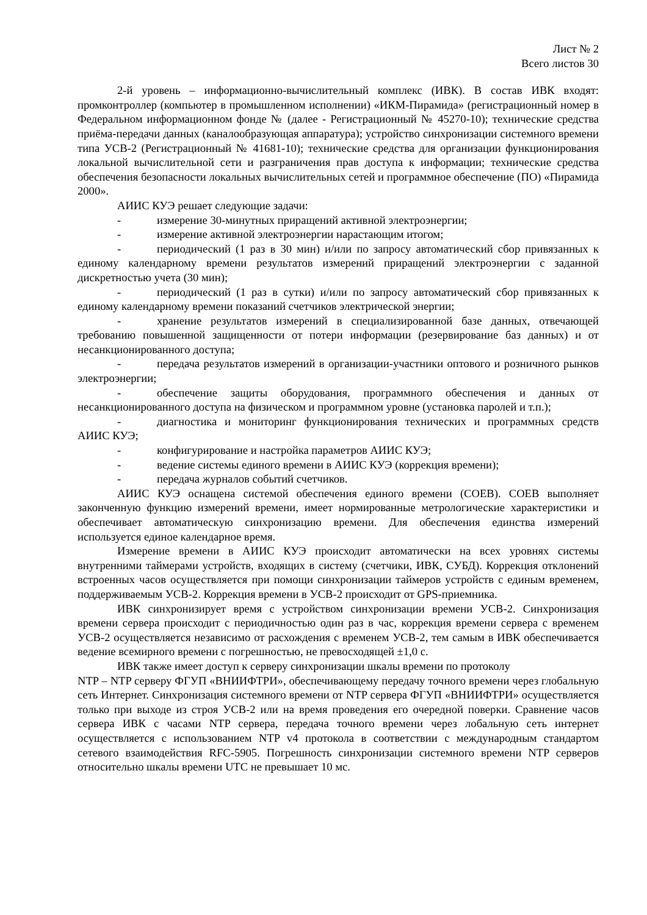Лист № 2
Всего листов 30
2-й уровень – информационно-вычислительный комплекс (ИВК). В состав ИВК входят: промконтроллер (компьютер в промышленном исполнении) «ИКМ-Пирамида» (регистрационный номер в Федеральном информационном фонде № (далее - Регистрационный № 45270-10); технические средства приёма-передачи данных (каналообразующая аппаратура); устройство синхронизации системного времени типа УСВ-2 (Регистрационный № 41681-10); технические средства для организации функционирования локальной вычислительной сети и разграничения прав доступа к информации; технические средства обеспечения безопасности локальных вычислительных сетей и программное обеспечение (ПО) «Пирамида 2000».
АИИС КУЭ решает следующие задачи:
- измерение 30-минутных приращений активной электроэнергии;
- измерение активной электроэнергии нарастающим итогом;
- периодический (1 раз в 30 мин) и/или по запросу автоматический сбор привязанных к единому календарному времени результатов измерений приращений электроэнергии с заданной дискретностью учета (30 мин);
- периодический (1 раз в сутки) и/или по запросу автоматический сбор привязанных к единому календарному времени показаний счетчиков электрической энергии;
- хранение результатов измерений в специализированной базе данных, отвечающей требованию повышенной защищенности от потери информации (резервирование баз данных) и от несанкционированного доступа;
- передача результатов измерений в организации-участники оптового и розничного рынков электроэнергии;
- обеспечение защиты оборудования, программного обеспечения и данных от несанкционированного доступа на физическом и программном уровне (установка паролей и т.п.);
- диагностика и мониторинг функционирования технических и программных средств АИИС КУЭ;
- конфигурирование и настройка параметров АИИС КУЭ;
- ведение системы единого времени в АИИС КУЭ (коррекция времени);
- передача журналов событий счетчиков.
АИИС КУЭ оснащена системой обеспечения единого времени (СОЕВ). СОЕВ выполняет законченную функцию измерений времени, имеет нормированные метрологические характеристики и обеспечивает автоматическую синхронизацию времени. Для обеспечения единства измерений используется единое календарное время.
Измерение времени в АИИС КУЭ происходит автоматически на всех уровнях системы внутренними таймерами устройств, входящих в систему (счетчики, ИВК, СУБД). Коррекция отклонений встроенных часов осуществляется при помощи синхронизации таймеров устройств с единым временем, поддерживаемым УСВ-2. Коррекция времени в УСВ-2 происходит от GPS-приемника.
ИВК синхронизирует время с устройством синхронизации времени УСВ-2. Синхронизация времени сервера происходит с периодичностью один раз в час, коррекция времени сервера с временем УСВ-2 осуществляется независимо от расхождения с временем УСВ-2, тем самым в ИВК обеспечивается ведение всемирного времени с погрешностью, не превосходящей ±1,0 с.
ИВК также имеет доступ к серверу синхронизации шкалы времени по протоколу
NTP – NTP серверу ФГУП «ВНИИФТРИ», обеспечивающему передачу точного времени через глобальную сеть Интернет. Синхронизация системного времени от NTP сервера ФГУП «ВНИИФТРИ» осуществляется только при выходе из строя УСВ-2 или на время проведения его очередной поверки. Сравнение часов сервера ИВК с часами NTP сервера, передача точного времени через лобальную сеть интернет осуществляется с использованием NTP v4 протокола в соответствии с международным стандартом сетевого взаимодействия RFC-5905. Погрешность синхронизации системного времени NTP серверов относительно шкалы времени UTC не превышает 10 мс.